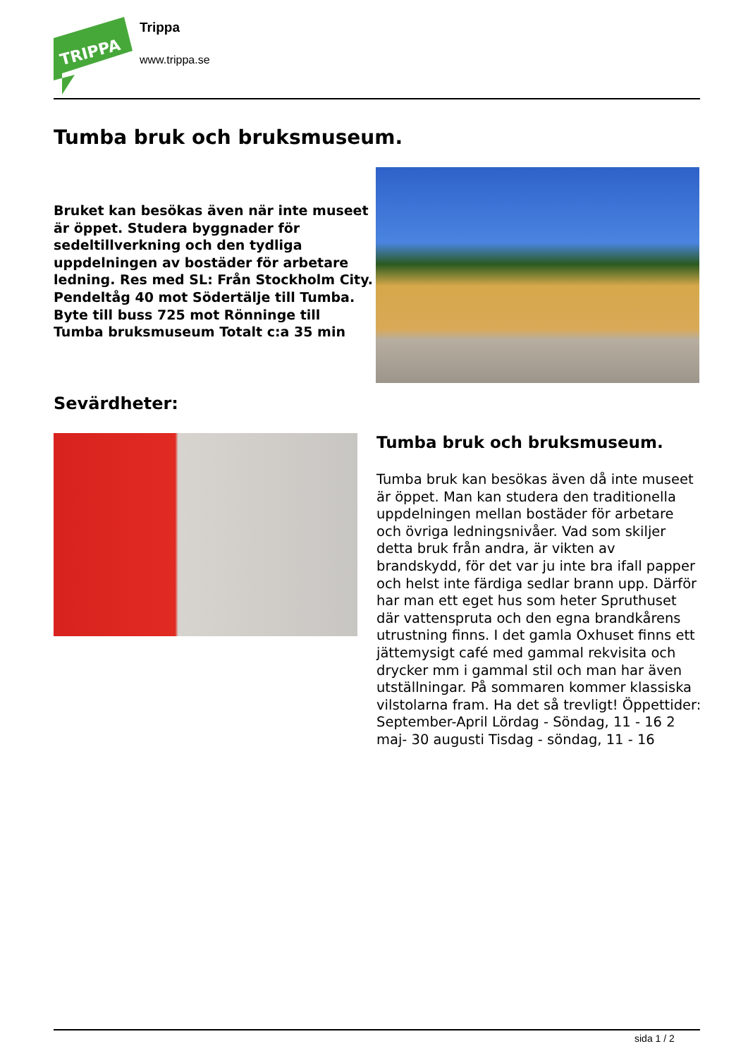TRIPPA
Trippa
www.trippa.se
Tumba bruk och bruksmuseum.
Bruket kan besökas även när inte museet är öppet. Studera byggnader för sedeltillverkning och den tydliga uppdelningen av bostäder för arbetare ledning. Res med SL: Från Stockholm City. Pendeltåg 40 mot Södertälje till Tumba. Byte till buss 725 mot Rönninge till Tumba bruksmuseum Totalt c:a 35 min
Sevärdheter:
Tumba bruk och bruksmuseum.
Tumba bruk kan besökas även då inte museet är öppet. Man kan studera den traditionella uppdelningen mellan bostäder för arbetare och övriga ledningsnivåer. Vad som skiljer detta bruk från andra, är vikten av brandskydd, för det var ju inte bra ifall papper och helst inte färdiga sedlar brann upp. Därför har man ett eget hus som heter Spruthuset där vattenspruta och den egna brandkårens utrustning finns. I det gamla Oxhuset finns ett jättemysigt café med gammal rekvisita och drycker mm i gammal stil och man har även utställningar. På sommaren kommer klassiska vilstolarna fram. Ha det så trevligt! Öppettider: September-April Lördag - Söndag, 11 - 16 2 maj- 30 augusti Tisdag - söndag, 11 - 16
sida 1 / 2